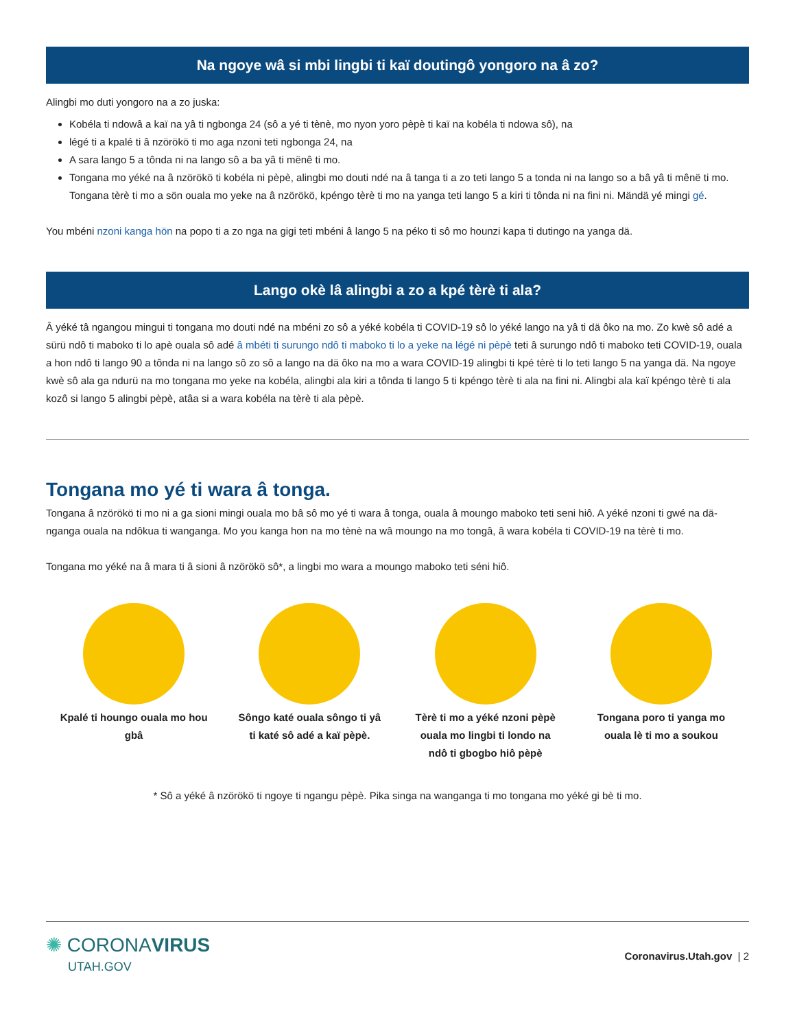Na ngoye wâ si mbi lingbi ti kaï doutingô yongoro na â zo?
Alingbi mo duti yongoro na a zo juska:
Kobéla ti ndowâ a kaï na yâ ti ngbonga 24 (sô a yé ti tènè, mo nyon yoro pèpè ti kaï na kobéla ti ndowa sô), na
légé ti a kpalé ti â nzörökö ti mo aga nzoni teti ngbonga 24, na
A sara lango 5 a tônda ni na lango sô a ba yâ ti mënê ti mo.
Tongana mo yéké na â nzörökö ti kobéla ni pèpè, alingbi mo douti ndé na â tanga ti a zo teti lango 5 a tonda ni na lango so a bâ yâ ti mênë ti mo. Tongana tèrè ti mo a sön ouala mo yeke na â nzörökö, kpéngo tèrè ti mo na yanga teti lango 5 a kiri ti tônda ni na fini ni. Mändä yé mingi gé.
You mbéni nzoni kanga hön na popo ti a zo nga na gigi teti mbéni â lango 5 na péko ti sô mo hounzi kapa ti dutingo na yanga dä.
Lango okè lâ alingbi a zo a kpé tèrè ti ala?
Â yéké tâ ngangou mingui ti tongana mo douti ndé na mbéni zo sô a yéké kobéla ti COVID-19 sô lo yéké lango na yâ ti dä ôko na mo. Zo kwè sô adé a sürü ndô ti maboko ti lo apè ouala sô adé â mbéti ti surungo ndô ti maboko ti lo a yeke na légé ni pèpè teti â surungo ndô ti maboko teti COVID-19, ouala a hon ndô ti lango 90 a tônda ni na lango sô zo sô a lango na dä ôko na mo a wara COVID-19 alingbi ti kpé tèrè ti lo teti lango 5 na yanga dä. Na ngoye kwè sô ala ga ndurü na mo tongana mo yeke na kobéla, alingbi ala kiri a tônda ti lango 5 ti kpéngo tèrè ti ala na fini ni. Alingbi ala kaï kpéngo tèrè ti ala kozô si lango 5 alingbi pèpè, atâa si a wara kobéla na tèrè ti ala pèpè.
Tongana mo yé ti wara â tonga.
Tongana â nzörökö ti mo ni a ga sioni mingi ouala mo bâ sô mo yé ti wara â tonga, ouala â moungo maboko teti seni hiô. A yéké nzoni ti gwé na dä-nganga ouala na ndôkua ti wanganga. Mo you kanga hon na mo tènè na wâ moungo na mo tongâ, â wara kobéla ti COVID-19 na tèrè ti mo.
Tongana mo yéké na â mara ti â sioni â nzörökö sô*, a lingbi mo wara a moungo maboko teti séni hiô.
Kpalé ti houngo ouala mo hou gbâ
Sôngo katé ouala sôngo ti yâ ti katé sô adé a kaï pèpè.
Tèrè ti mo a yéké nzoni pèpè ouala mo lingbi ti londo na ndô ti gbogbo hiô pèpè
Tongana poro ti yanga mo ouala lè ti mo a soukou
* Sô a yéké â nzörökö ti ngoye ti ngangu pèpè. Pika singa na wanganga ti mo tongana mo yéké gi bè ti mo.
✺ CORONAVIRUS
UTAH.GOV
Coronavirus.Utah.gov | 2